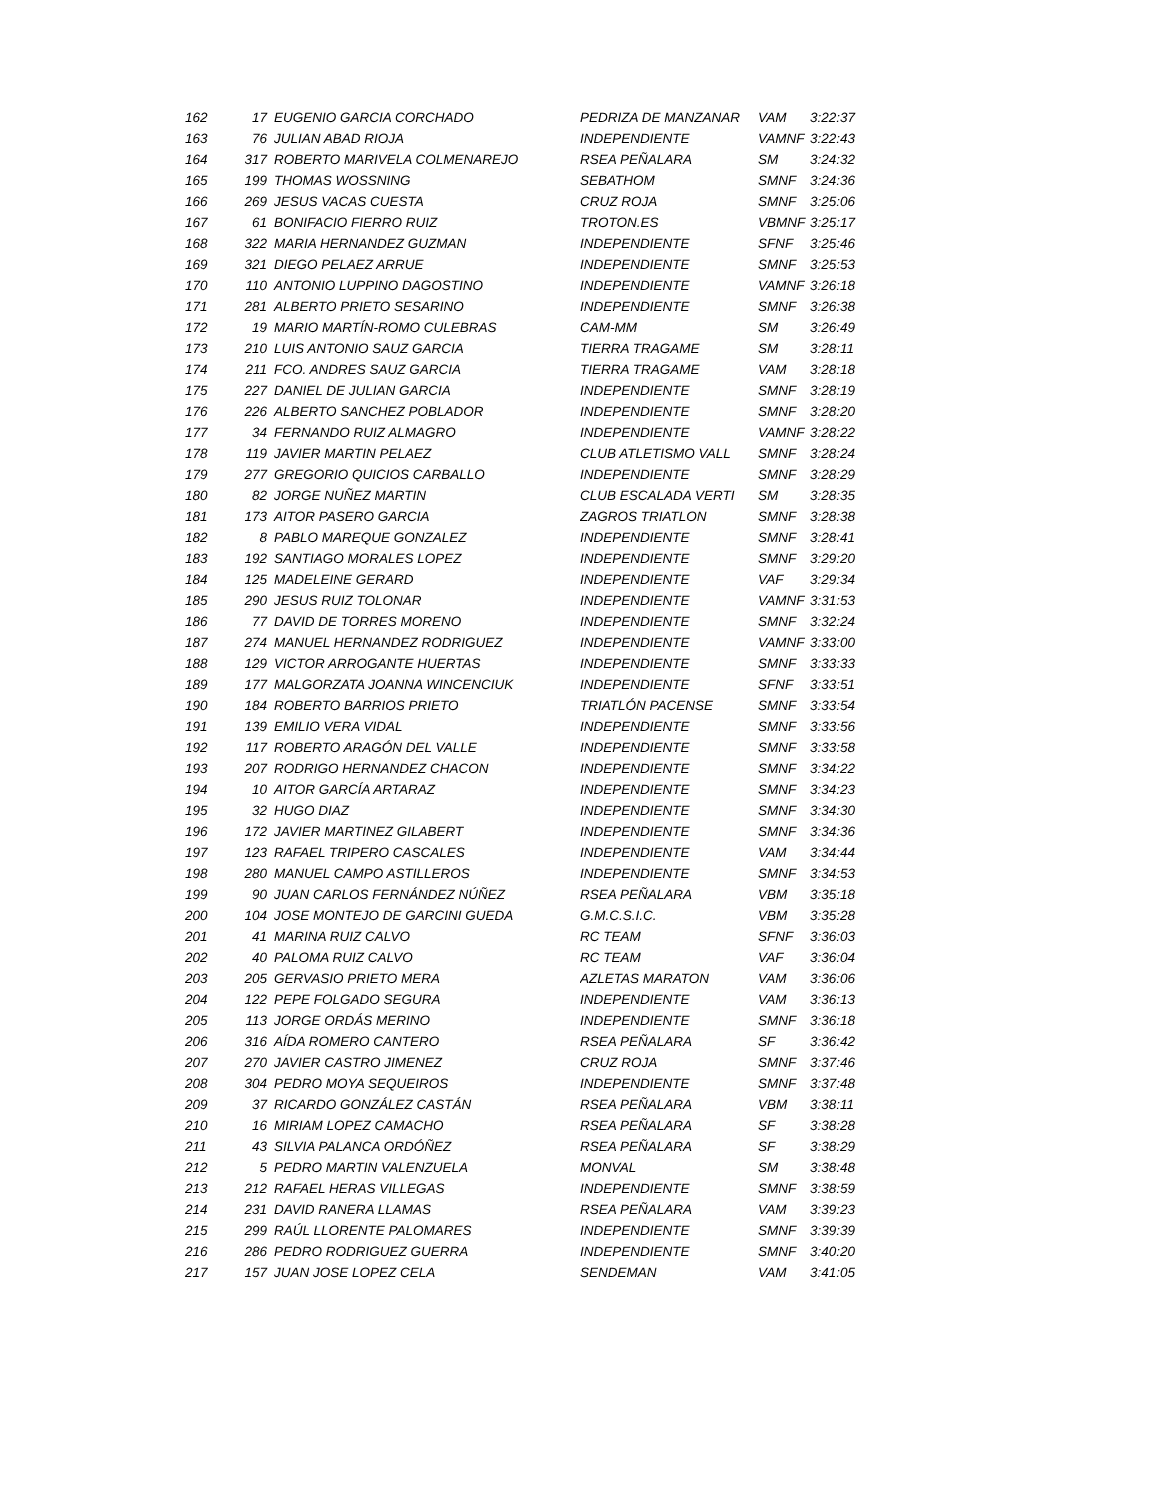| 162 | 17 | EUGENIO GARCIA CORCHADO | PEDRIZA DE MANZANAR | VAM | 3:22:37 |
| 163 | 76 | JULIAN ABAD RIOJA | INDEPENDIENTE | VAMNF | 3:22:43 |
| 164 | 317 | ROBERTO MARIVELA COLMENAREJO | RSEA PEÑALARA | SM | 3:24:32 |
| 165 | 199 | THOMAS WOSSNING | SEBATHOM | SMNF | 3:24:36 |
| 166 | 269 | JESUS VACAS CUESTA | CRUZ ROJA | SMNF | 3:25:06 |
| 167 | 61 | BONIFACIO FIERRO RUIZ | TROTON.ES | VBMNF | 3:25:17 |
| 168 | 322 | MARIA HERNANDEZ GUZMAN | INDEPENDIENTE | SFNF | 3:25:46 |
| 169 | 321 | DIEGO PELAEZ ARRUE | INDEPENDIENTE | SMNF | 3:25:53 |
| 170 | 110 | ANTONIO LUPPINO DAGOSTINO | INDEPENDIENTE | VAMNF | 3:26:18 |
| 171 | 281 | ALBERTO PRIETO SESARINO | INDEPENDIENTE | SMNF | 3:26:38 |
| 172 | 19 | MARIO MARTÍN-ROMO CULEBRAS | CAM-MM | SM | 3:26:49 |
| 173 | 210 | LUIS ANTONIO SAUZ GARCIA | TIERRA TRAGAME | SM | 3:28:11 |
| 174 | 211 | FCO. ANDRES SAUZ GARCIA | TIERRA TRAGAME | VAM | 3:28:18 |
| 175 | 227 | DANIEL DE JULIAN GARCIA | INDEPENDIENTE | SMNF | 3:28:19 |
| 176 | 226 | ALBERTO SANCHEZ POBLADOR | INDEPENDIENTE | SMNF | 3:28:20 |
| 177 | 34 | FERNANDO RUIZ ALMAGRO | INDEPENDIENTE | VAMNF | 3:28:22 |
| 178 | 119 | JAVIER MARTIN PELAEZ | CLUB ATLETISMO VALL | SMNF | 3:28:24 |
| 179 | 277 | GREGORIO QUICIOS CARBALLO | INDEPENDIENTE | SMNF | 3:28:29 |
| 180 | 82 | JORGE NUÑEZ MARTIN | CLUB ESCALADA VERTI | SM | 3:28:35 |
| 181 | 173 | AITOR PASERO GARCIA | ZAGROS TRIATLON | SMNF | 3:28:38 |
| 182 | 8 | PABLO MAREQUE GONZALEZ | INDEPENDIENTE | SMNF | 3:28:41 |
| 183 | 192 | SANTIAGO MORALES LOPEZ | INDEPENDIENTE | SMNF | 3:29:20 |
| 184 | 125 | MADELEINE GERARD | INDEPENDIENTE | VAF | 3:29:34 |
| 185 | 290 | JESUS RUIZ TOLONAR | INDEPENDIENTE | VAMNF | 3:31:53 |
| 186 | 77 | DAVID DE TORRES MORENO | INDEPENDIENTE | SMNF | 3:32:24 |
| 187 | 274 | MANUEL HERNANDEZ RODRIGUEZ | INDEPENDIENTE | VAMNF | 3:33:00 |
| 188 | 129 | VICTOR ARROGANTE HUERTAS | INDEPENDIENTE | SMNF | 3:33:33 |
| 189 | 177 | MALGORZATA JOANNA WINCENCIUK | INDEPENDIENTE | SFNF | 3:33:51 |
| 190 | 184 | ROBERTO BARRIOS PRIETO | TRIATLÓN PACENSE | SMNF | 3:33:54 |
| 191 | 139 | EMILIO VERA VIDAL | INDEPENDIENTE | SMNF | 3:33:56 |
| 192 | 117 | ROBERTO ARAGÓN DEL VALLE | INDEPENDIENTE | SMNF | 3:33:58 |
| 193 | 207 | RODRIGO HERNANDEZ CHACON | INDEPENDIENTE | SMNF | 3:34:22 |
| 194 | 10 | AITOR GARCÍA ARTARAZ | INDEPENDIENTE | SMNF | 3:34:23 |
| 195 | 32 | HUGO DIAZ | INDEPENDIENTE | SMNF | 3:34:30 |
| 196 | 172 | JAVIER MARTINEZ GILABERT | INDEPENDIENTE | SMNF | 3:34:36 |
| 197 | 123 | RAFAEL TRIPERO CASCALES | INDEPENDIENTE | VAM | 3:34:44 |
| 198 | 280 | MANUEL CAMPO ASTILLEROS | INDEPENDIENTE | SMNF | 3:34:53 |
| 199 | 90 | JUAN CARLOS FERNÁNDEZ NÚÑEZ | RSEA PEÑALARA | VBM | 3:35:18 |
| 200 | 104 | JOSE MONTEJO DE GARCINI GUEDA | G.M.C.S.I.C. | VBM | 3:35:28 |
| 201 | 41 | MARINA RUIZ CALVO | RC TEAM | SFNF | 3:36:03 |
| 202 | 40 | PALOMA RUIZ CALVO | RC TEAM | VAF | 3:36:04 |
| 203 | 205 | GERVASIO PRIETO MERA | AZLETAS MARATON | VAM | 3:36:06 |
| 204 | 122 | PEPE FOLGADO SEGURA | INDEPENDIENTE | VAM | 3:36:13 |
| 205 | 113 | JORGE ORDÁS MERINO | INDEPENDIENTE | SMNF | 3:36:18 |
| 206 | 316 | AÍDA ROMERO CANTERO | RSEA PEÑALARA | SF | 3:36:42 |
| 207 | 270 | JAVIER CASTRO JIMENEZ | CRUZ ROJA | SMNF | 3:37:46 |
| 208 | 304 | PEDRO MOYA SEQUEIROS | INDEPENDIENTE | SMNF | 3:37:48 |
| 209 | 37 | RICARDO GONZÁLEZ CASTÁN | RSEA PEÑALARA | VBM | 3:38:11 |
| 210 | 16 | MIRIAM LOPEZ CAMACHO | RSEA PEÑALARA | SF | 3:38:28 |
| 211 | 43 | SILVIA PALANCA ORDÓÑEZ | RSEA PEÑALARA | SF | 3:38:29 |
| 212 | 5 | PEDRO MARTIN VALENZUELA | MONVAL | SM | 3:38:48 |
| 213 | 212 | RAFAEL HERAS VILLEGAS | INDEPENDIENTE | SMNF | 3:38:59 |
| 214 | 231 | DAVID RANERA LLAMAS | RSEA PEÑALARA | VAM | 3:39:23 |
| 215 | 299 | RAÚL LLORENTE PALOMARES | INDEPENDIENTE | SMNF | 3:39:39 |
| 216 | 286 | PEDRO RODRIGUEZ GUERRA | INDEPENDIENTE | SMNF | 3:40:20 |
| 217 | 157 | JUAN JOSE LOPEZ CELA | SENDEMAN | VAM | 3:41:05 |